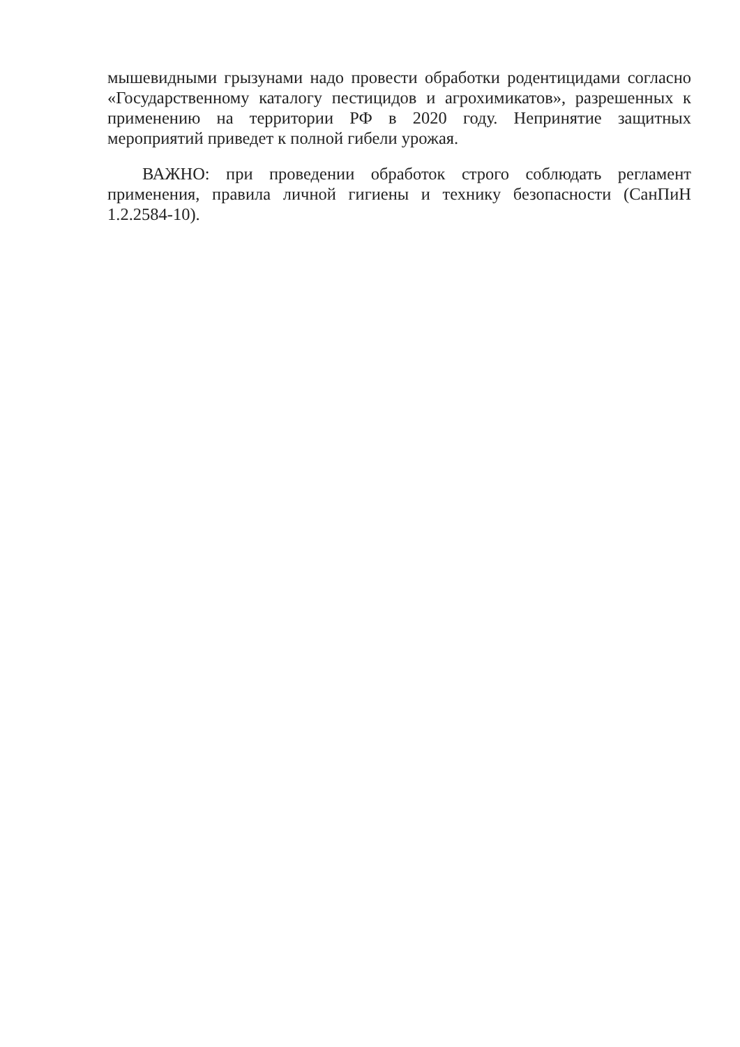мышевидными грызунами надо провести обработки родентицидами согласно «Государственному каталогу пестицидов и агрохимикатов», разрешенных к применению на территории РФ в 2020 году. Непринятие защитных мероприятий приведет к полной гибели урожая.
ВАЖНО: при проведении обработок строго соблюдать регламент применения, правила личной гигиены и технику безопасности (СанПиН 1.2.2584-10).